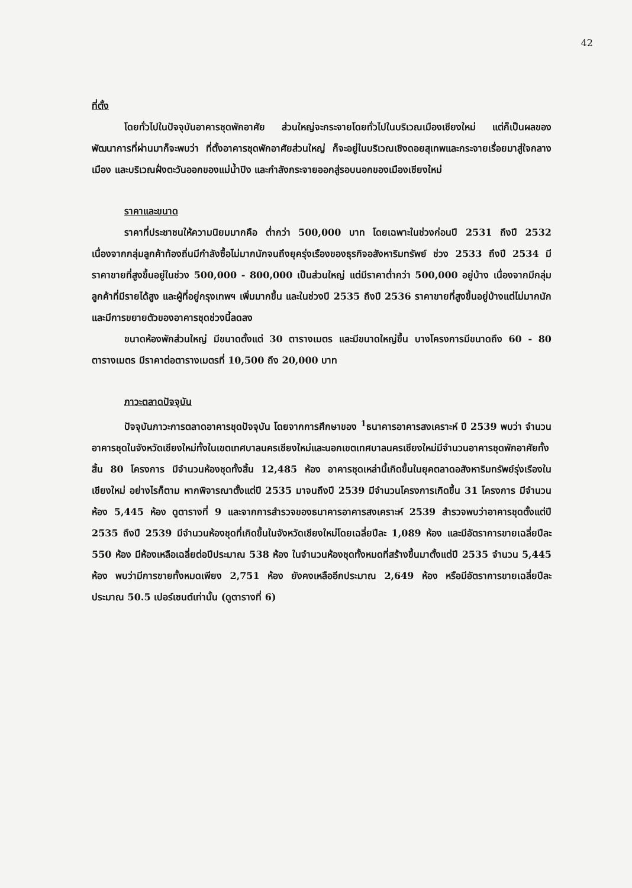42
ที่ตั้ง
โดยทั่วไปในปัจจุบันอาคารชุดพักอาศัย ส่วนใหญ่จะกระจายโดยทั่วไปในบริเวณเมืองเชียงใหม่ แต่ก็เป็นผลของพัฒนาการที่ผ่านมาก็จะพบว่า ที่ตั้งอาคารชุดพักอาศัยส่วนใหญ่ ก็จะอยู่ในบริเวณเชิงดอยสุเทพและกระจายเรื่อยมาสู่ใจกลางเมือง และบริเวณฝั่งตะวันออกของแม่น้ำปิง และกำลังกระจายออกสู่รอบนอกของเมืองเชียงใหม่
ราคาและขนาด
ราคาที่ประชาชนให้ความนิยมมากคือ ต่ำกว่า 500,000 บาท โดยเฉพาะในช่วงก่อนปี 2531 ถึงปี 2532 เนื่องจากกลุ่มลูกค้าท้องถิ่นมีกำลังซื้อไม่มากนักจนถึงยุครุ่งเรืองของธุรกิจอสังหาริมทรัพย์ ช่วง 2533 ถึงปี 2534 มีราคาขายที่สูงขึ้นอยู่ในช่วง 500,000 - 800,000 เป็นส่วนใหญ่ แต่มีราคาต่ำกว่า 500,000 อยู่บ้าง เนื่องจากมีกลุ่มลูกค้าที่มีรายได้สูง และผู้ที่อยู่กรุงเทพฯ เพิ่มมากขึ้น และในช่วงปี 2535 ถึงปี 2536 ราคาขายที่สูงขึ้นอยู่บ้างแต่ไม่มากนัก และมีการขยายตัวของอาคารชุดช่วงนี้ลดลง
ขนาดห้องพักส่วนใหญ่ มีขนาดตั้งแต่ 30 ตารางเมตร และมีขนาดใหญ่ขึ้น บางโครงการมีขนาดถึง 60 - 80 ตารางเมตร มีราคาต่อตารางเมตรที่ 10,500 ถึง 20,000 บาท
ภาวะตลาดปัจจุบัน
ปัจจุบันภาวะการตลาดอาคารชุดปัจจุบัน โดยจากการศึกษาของ <sup>1</sup>ธนาคารอาคารสงเคราะห์ ปี 2539 พบว่า จำนวนอาคารชุดในจังหวัดเชียงใหม่ทั้งในเขตเทศบาลนครเชียงใหม่และนอกเขตเทศบาลนครเชียงใหม่มีจำนวนอาคารชุดพักอาศัยทั้งสิ้น 80 โครงการ มีจำนวนห้องชุดทั้งสิ้น 12,485 ห้อง อาคารชุดเหล่านี้เกิดขึ้นในยุคตลาดอสังหาริมทรัพย์รุ่งเรืองในเชียงใหม่ อย่างไรก็ตาม หากพิจารณาตั้งแต่ปี 2535 มาจนถึงปี 2539 มีจำนวนโครงการเกิดขึ้น 31 โครงการ มีจำนวนห้อง 5,445 ห้อง ดูตารางที่ 9 และจากการสำรวจของธนาคารอาคารสงเคราะห์ 2539 สำรวจพบว่าอาคารชุดตั้งแต่ปี 2535 ถึงปี 2539 มีจำนวนห้องชุดที่เกิดขึ้นในจังหวัดเชียงใหม่โดยเฉลี่ยปีละ 1,089 ห้อง และมีอัตราการขายเฉลี่ยปีละ 550 ห้อง มีห้องเหลือเฉลี่ยต่อปีประมาณ 538 ห้อง ในจำนวนห้องชุดทั้งหมดที่สร้างขึ้นมาตั้งแต่ปี 2535 จำนวน 5,445 ห้อง พบว่ามีการขายทั้งหมดเพียง 2,751 ห้อง ยังคงเหลืออีกประมาณ 2,649 ห้อง หรือมีอัตราการขายเฉลี่ยปีละประมาณ 50.5 เปอร์เซนต์เท่านั้น (ดูตารางที่ 6)